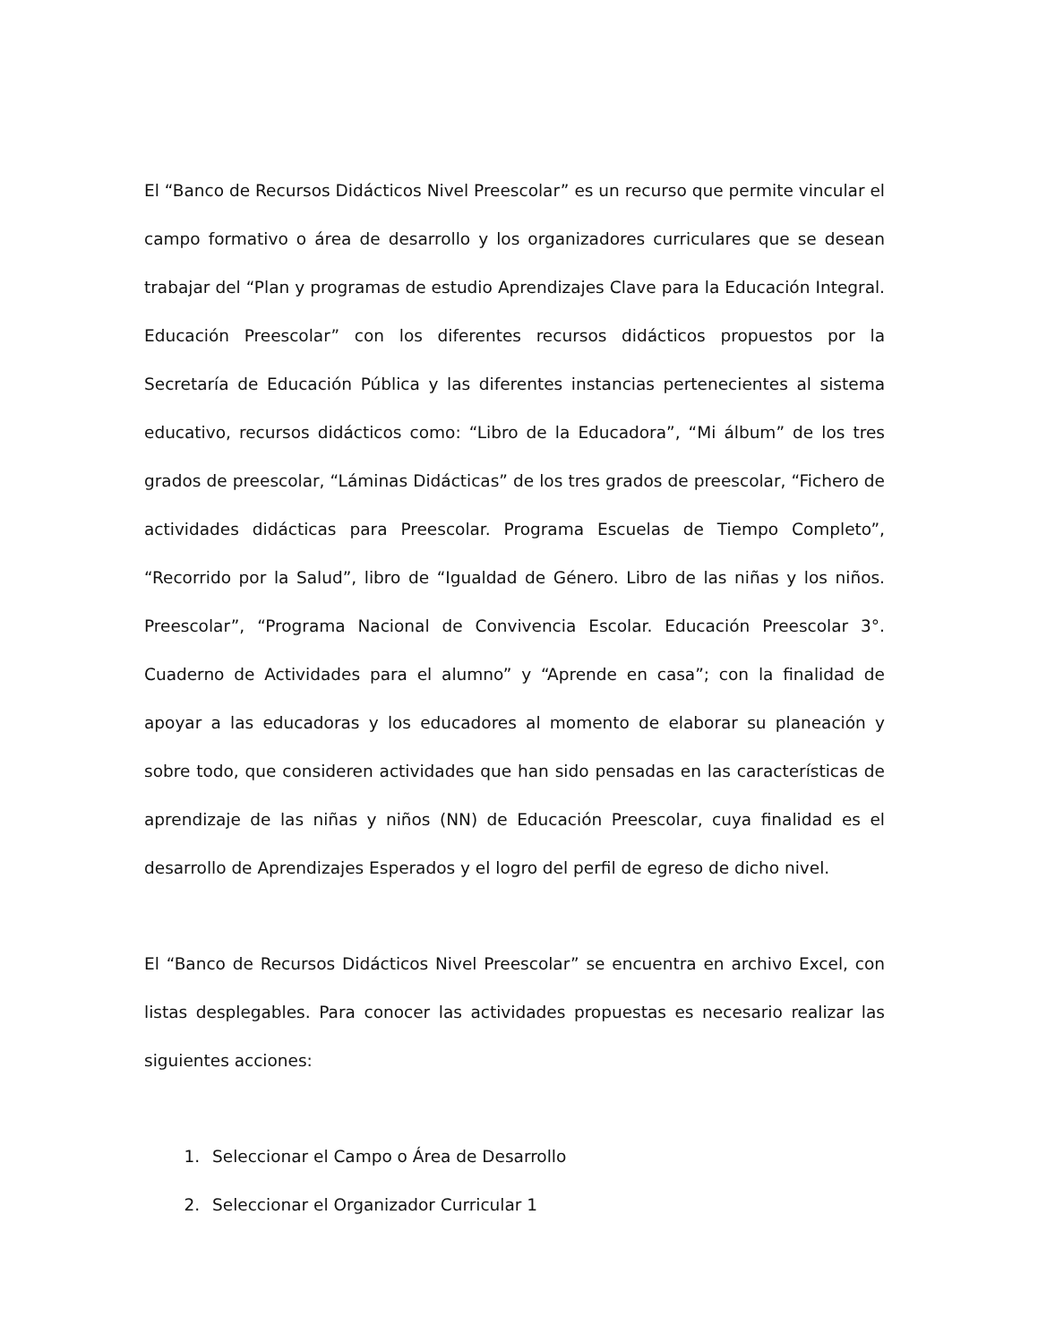El “Banco de Recursos Didácticos Nivel Preescolar” es un recurso que permite vincular el campo formativo o área de desarrollo y los organizadores curriculares que se desean trabajar del “Plan y programas de estudio Aprendizajes Clave para la Educación Integral. Educación Preescolar” con los diferentes recursos didácticos propuestos por la Secretaría de Educación Pública y las diferentes instancias pertenecientes al sistema educativo, recursos didácticos como: “Libro de la Educadora”, “Mi álbum” de los tres grados de preescolar, “Láminas Didácticas” de los tres grados de preescolar, “Fichero de actividades didácticas para Preescolar. Programa Escuelas de Tiempo Completo”, “Recorrido por la Salud”, libro de “Igualdad de Género. Libro de las niñas y los niños. Preescolar”, “Programa Nacional de Convivencia Escolar. Educación Preescolar 3°. Cuaderno de Actividades para el alumno” y “Aprende en casa”; con la finalidad de apoyar a las educadoras y los educadores al momento de elaborar su planeación y sobre todo, que consideren actividades que han sido pensadas en las características de aprendizaje de las niñas y niños (NN) de Educación Preescolar, cuya finalidad es el desarrollo de Aprendizajes Esperados y el logro del perfil de egreso de dicho nivel.
El “Banco de Recursos Didácticos Nivel Preescolar” se encuentra en archivo Excel, con listas desplegables. Para conocer las actividades propuestas es necesario realizar las siguientes acciones:
1. Seleccionar el Campo o Área de Desarrollo
2. Seleccionar el Organizador Curricular 1